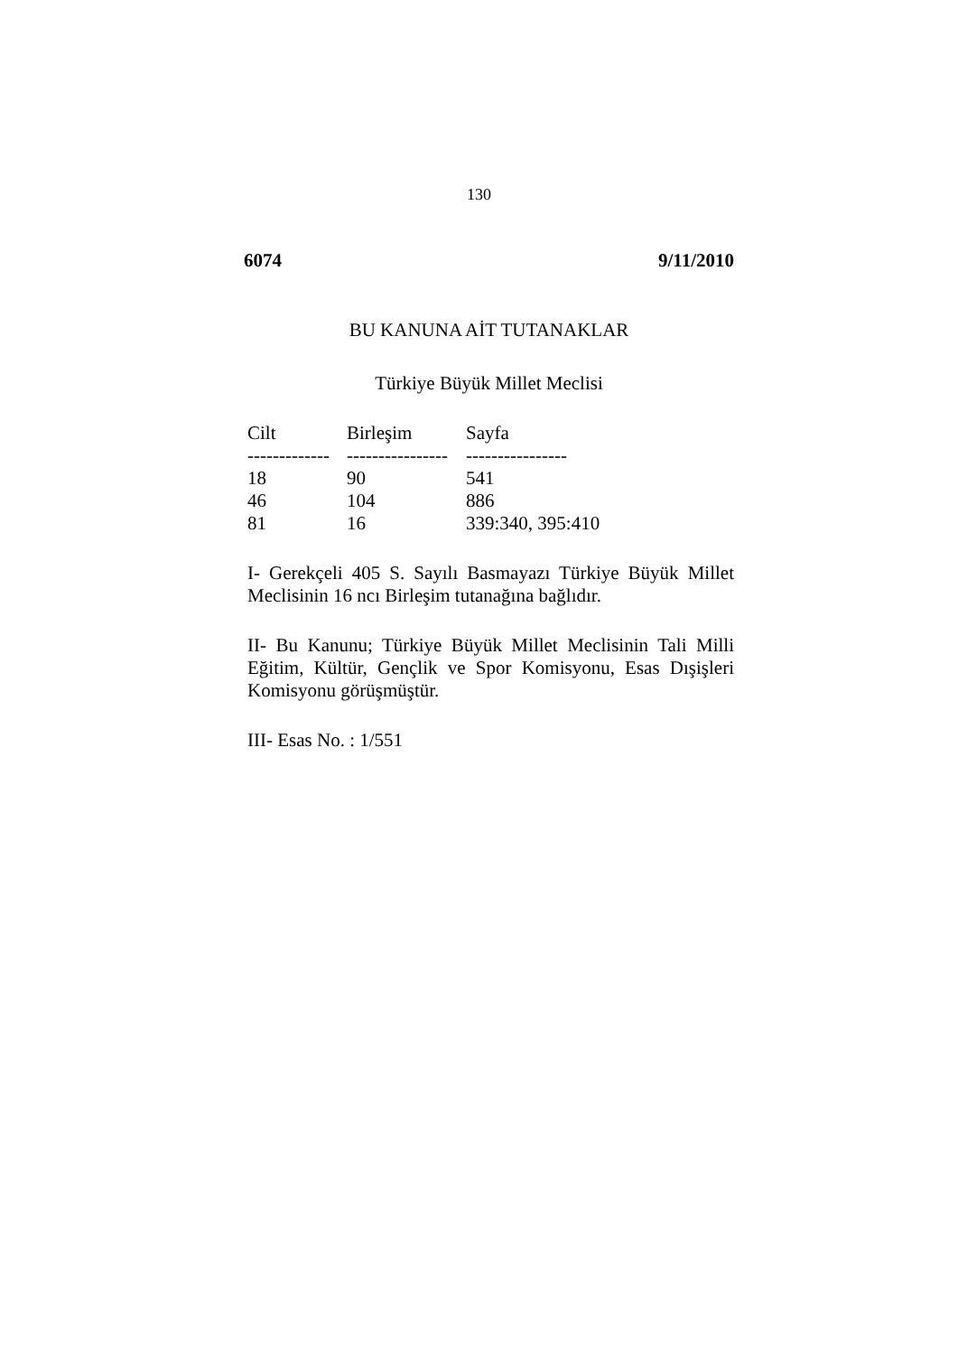130
6074 9/11/2010
BU KANUNA AİT TUTANAKLAR
Türkiye Büyük Millet Meclisi
| Cilt | Birleşim | Sayfa |
| --- | --- | --- |
| ------------- | ---------------- | ---------------- |
| 18 | 90 | 541 |
| 46 | 104 | 886 |
| 81 | 16 | 339:340, 395:410 |
I- Gerekçeli 405 S. Sayılı Basmayazı Türkiye Büyük Millet Meclisinin 16 ncı Birleşim tutanağına bağlıdır.
II- Bu Kanunu; Türkiye Büyük Millet Meclisinin Tali Milli Eğitim, Kültür, Gençlik ve Spor Komisyonu, Esas Dışişleri Komisyonu görüşmüştür.
III- Esas No. : 1/551